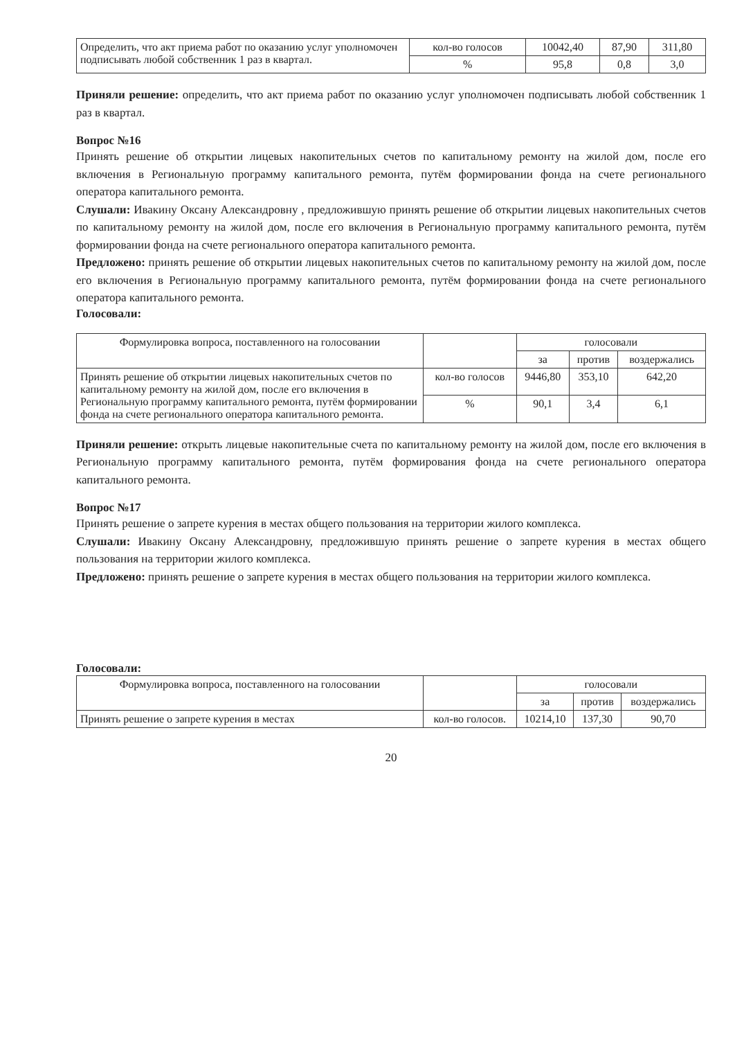| Определить, что акт приема работ по оказанию услуг уполномочен подписывать любой собственник 1 раз в квартал. | кол-во голосов | 10042,40 | 87,90 | 311,80 |
| | % | 95,8 | 0,8 | 3,0 |
Приняли решение: определить, что акт приема работ по оказанию услуг уполномочен подписывать любой собственник 1 раз в квартал.
Вопрос №16
Принять решение об открытии лицевых накопительных счетов по капитальному ремонту на жилой дом, после его включения в Региональную программу капитального ремонта, путём формировании фонда на счете регионального оператора капитального ремонта.
Слушали: Ивакину Оксану Александровну , предложившую принять решение об открытии лицевых накопительных счетов по капитальному ремонту на жилой дом, после его включения в Региональную программу капитального ремонта, путём формировании фонда на счете регионального оператора капитального ремонта.
Предложено: принять решение об открытии лицевых накопительных счетов по капитальному ремонту на жилой дом, после его включения в Региональную программу капитального ремонта, путём формировании фонда на счете регионального оператора капитального ремонта.
Голосовали:
| Формулировка вопроса, поставленного на голосовании | | голосовали | | |
| --- | --- | --- | --- | --- |
| | | за | против | воздержались |
| Принять решение об открытии лицевых накопительных счетов по капитальному ремонту на жилой дом, после его включения в Региональную программу капитального ремонта, путём формировании фонда на счете регионального оператора капитального ремонта. | кол-во голосов | 9446,80 | 353,10 | 642,20 |
| | % | 90,1 | 3,4 | 6,1 |
Приняли решение: открыть лицевые накопительные счета по капитальному ремонту на жилой дом, после его включения в Региональную программу капитального ремонта, путём формирования фонда на счете регионального оператора капитального ремонта.
Вопрос №17
Принять решение о запрете курения в местах общего пользования на территории жилого комплекса.
Слушали: Ивакину Оксану Александровну, предложившую принять решение о запрете курения в местах общего пользования на территории жилого комплекса.
Предложено: принять решение о запрете курения в местах общего пользования на территории жилого комплекса.
Голосовали:
| Формулировка вопроса, поставленного на голосовании | | голосовали | | |
| --- | --- | --- | --- | --- |
| | | за | против | воздержались |
| Принять решение о запрете курения в местах | кол-во голосов. | 10214,10 | 137,30 | 90,70 |
20